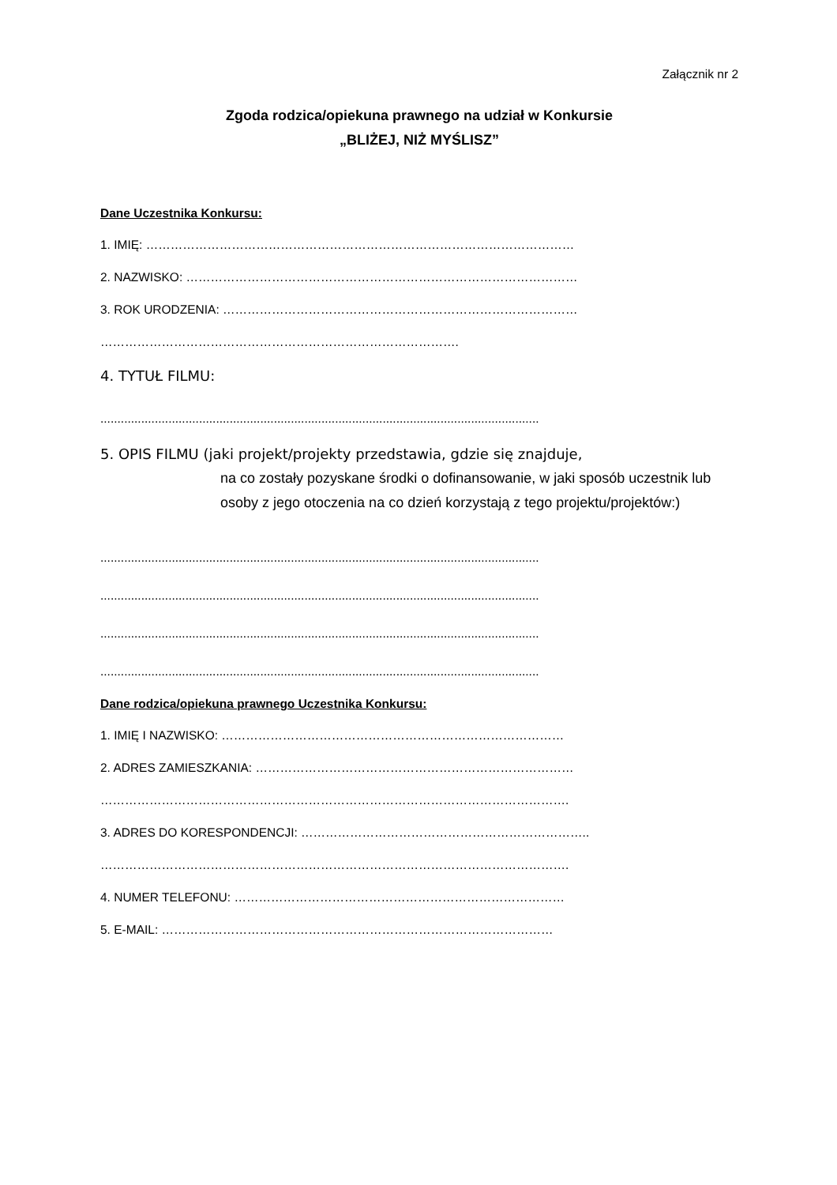Załącznik nr 2
Zgoda rodzica/opiekuna prawnego na udział w Konkursie
„BLIŻEJ, NIŻ MYŚLISZ”
Dane Uczestnika Konkursu:
1. IMIĘ: ……………………………………………………………………………………………
2. NAZWISKO: ……………………………………………………………………………………
3. ROK URODZENIA: ……………………………………………………………………………
…………………………………………………………………………….
4. TYTUŁ FILMU:
.................................................................................................................................
5. OPIS FILMU (jaki projekt/projekty przedstawia, gdzie się znajduje,
na co zostały pozyskane środki o dofinansowanie, w jaki sposób uczestnik lub osoby z jego otoczenia na co dzień korzystają z tego projektu/projektów:)
.................................................................................................................................
.................................................................................................................................
.................................................................................................................................
.................................................................................................................................
Dane rodzica/opiekuna prawnego Uczestnika Konkursu:
1. IMIĘ I NAZWISKO: …………………………………………………………………………
2. ADRES ZAMIESZKANIA: ……………………………………………………………………
…………………………………………………………………………………………………….
3. ADRES DO KORESPONDENCJI: ……………………………………………………………..
…………………………………………………………………………………………………….
4. NUMER TELEFONU: ………………………………………………………………………
5. E-MAIL: ……………………………………………………………………………………